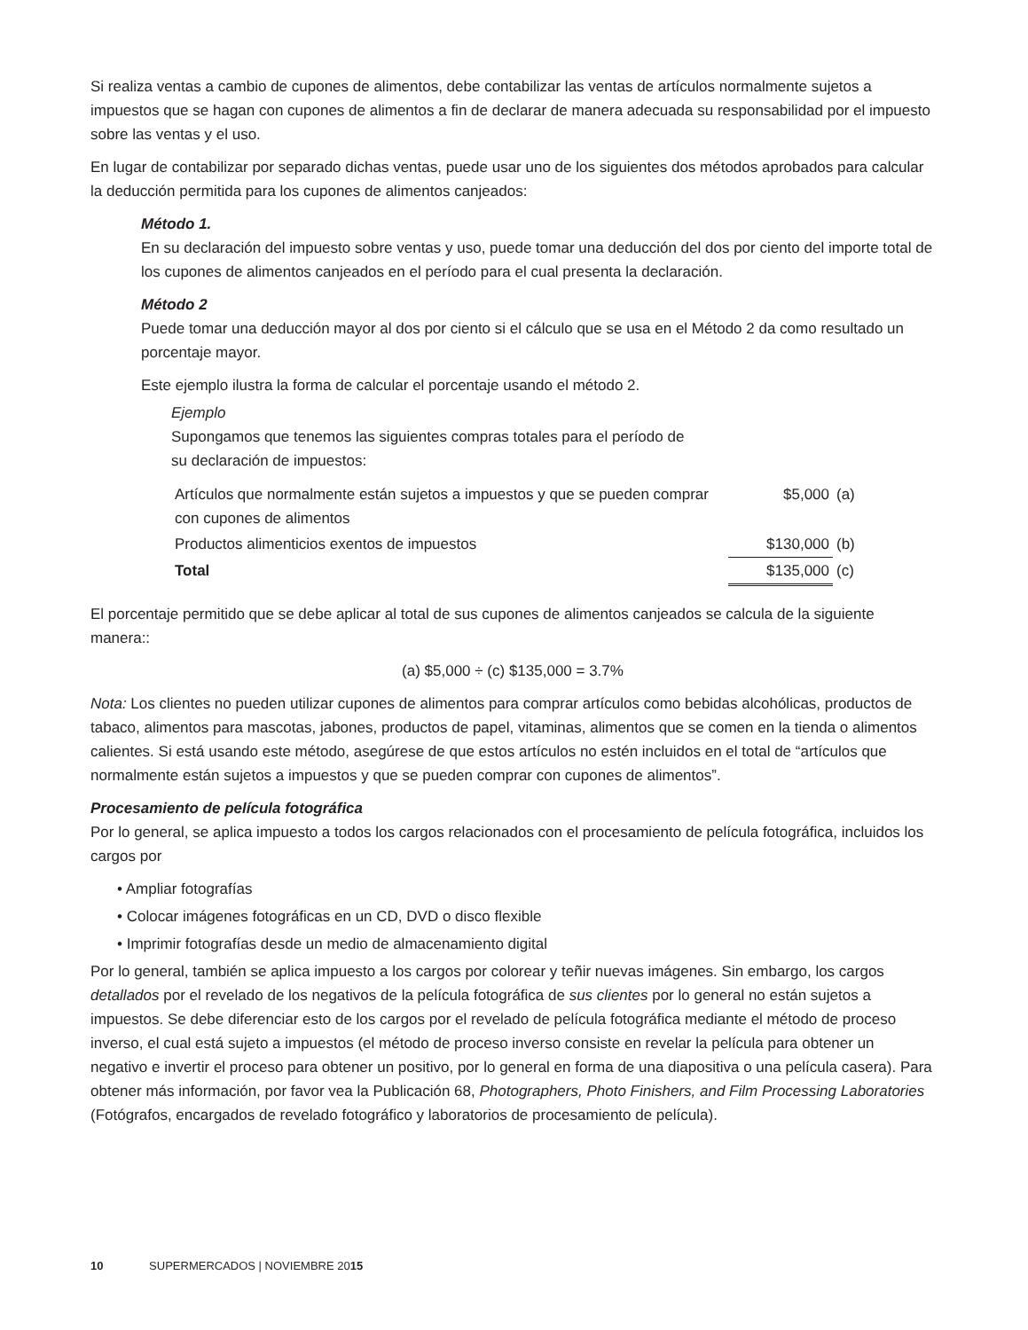Si realiza ventas a cambio de cupones de alimentos, debe contabilizar las ventas de artículos normalmente sujetos a impuestos que se hagan con cupones de alimentos a fin de declarar de manera adecuada su responsabilidad por el impuesto sobre las ventas y el uso.
En lugar de contabilizar por separado dichas ventas, puede usar uno de los siguientes dos métodos aprobados para calcular la deducción permitida para los cupones de alimentos canjeados:
Método 1.
En su declaración del impuesto sobre ventas y uso, puede tomar una deducción del dos por ciento del importe total de los cupones de alimentos canjeados en el período para el cual presenta la declaración.
Método 2
Puede tomar una deducción mayor al dos por ciento si el cálculo que se usa en el Método 2 da como resultado un porcentaje mayor.
Este ejemplo ilustra la forma de calcular el porcentaje usando el método 2.
Ejemplo
Supongamos que tenemos las siguientes compras totales para el período de
su declaración de impuestos:
| Artículos que normalmente están sujetos a impuestos y que se pueden comprar con cupones de alimentos | $5,000 | (a) |
| Productos alimenticios exentos de impuestos | $130,000 | (b) |
| Total | $135,000 | (c) |
El porcentaje permitido que se debe aplicar al total de sus cupones de alimentos canjeados se calcula de la siguiente manera::
(a) $5,000 ÷ (c) $135,000 = 3.7%
Nota: Los clientes no pueden utilizar cupones de alimentos para comprar artículos como bebidas alcohólicas, productos de tabaco, alimentos para mascotas, jabones, productos de papel, vitaminas, alimentos que se comen en la tienda o alimentos calientes. Si está usando este método, asegúrese de que estos artículos no estén incluidos en el total de “artículos que normalmente están sujetos a impuestos y que se pueden comprar con cupones de alimentos”.
Procesamiento de película fotográfica
Por lo general, se aplica impuesto a todos los cargos relacionados con el procesamiento de película fotográfica, incluidos los cargos por
• Ampliar fotografías
• Colocar imágenes fotográficas en un CD, DVD o disco flexible
• Imprimir fotografías desde un medio de almacenamiento digital
Por lo general, también se aplica impuesto a los cargos por colorear y teñir nuevas imágenes. Sin embargo, los cargos detallados por el revelado de los negativos de la película fotográfica de sus clientes por lo general no están sujetos a impuestos. Se debe diferenciar esto de los cargos por el revelado de película fotográfica mediante el método de proceso inverso, el cual está sujeto a impuestos (el método de proceso inverso consiste en revelar la película para obtener un negativo e invertir el proceso para obtener un positivo, por lo general en forma de una diapositiva o una película casera). Para obtener más información, por favor vea la Publicación 68, Photographers, Photo Finishers, and Film Processing Laboratories (Fotógrafos, encargados de revelado fotográfico y laboratorios de procesamiento de película).
10 SUPERMERCADOS | NOVIEMBRE 2015